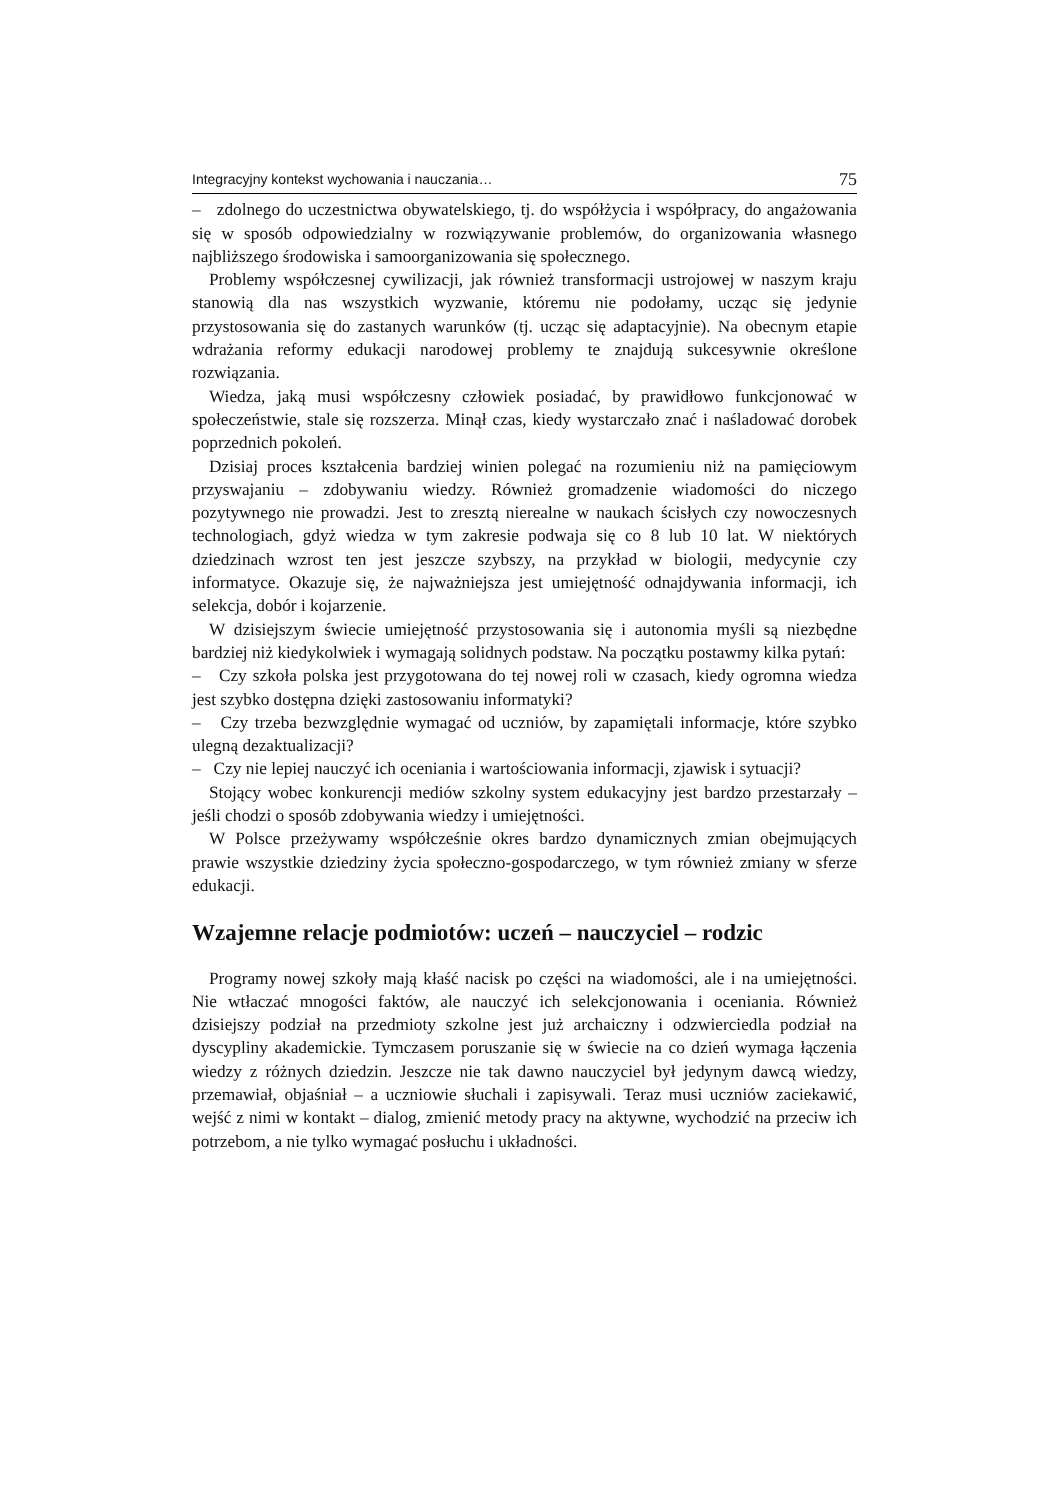Integracyjny kontekst wychowania i nauczania… 75
– zdolnego do uczestnictwa obywatelskiego, tj. do współżycia i współpracy, do angażowania się w sposób odpowiedzialny w rozwiązywanie problemów, do organizowania własnego najbliższego środowiska i samoorganizowania się społecznego.
Problemy współczesnej cywilizacji, jak również transformacji ustrojowej w naszym kraju stanowią dla nas wszystkich wyzwanie, któremu nie podołamy, ucząc się jedynie przystosowania się do zastanych warunków (tj. ucząc się adaptacyjnie). Na obecnym etapie wdrażania reformy edukacji narodowej problemy te znajdują sukcesywnie określone rozwiązania.
Wiedza, jaką musi współczesny człowiek posiadać, by prawidłowo funkcjonować w społeczeństwie, stale się rozszerza. Minął czas, kiedy wystarczało znać i naśladować dorobek poprzednich pokoleń.
Dzisiaj proces kształcenia bardziej winien polegać na rozumieniu niż na pamięciowym przyswajaniu – zdobywaniu wiedzy. Również gromadzenie wiadomości do niczego pozytywnego nie prowadzi. Jest to zresztą nierealne w naukach ścisłych czy nowoczesnych technologiach, gdyż wiedza w tym zakresie podwaja się co 8 lub 10 lat. W niektórych dziedzinach wzrost ten jest jeszcze szybszy, na przykład w biologii, medycynie czy informatyce. Okazuje się, że najważniejsza jest umiejętność odnajdywania informacji, ich selekcja, dobór i kojarzenie.
W dzisiejszym świecie umiejętność przystosowania się i autonomia myśli są niezbędne bardziej niż kiedykolwiek i wymagają solidnych podstaw. Na początku postawmy kilka pytań:
– Czy szkoła polska jest przygotowana do tej nowej roli w czasach, kiedy ogromna wiedza jest szybko dostępna dzięki zastosowaniu informatyki?
– Czy trzeba bezwzględnie wymagać od uczniów, by zapamiętali informacje, które szybko ulegną dezaktualizacji?
– Czy nie lepiej nauczyć ich oceniania i wartościowania informacji, zjawisk i sytuacji?
Stojący wobec konkurencji mediów szkolny system edukacyjny jest bardzo przestarzały – jeśli chodzi o sposób zdobywania wiedzy i umiejętności.
W Polsce przeżywamy współcześnie okres bardzo dynamicznych zmian obejmujących prawie wszystkie dziedziny życia społeczno-gospodarczego, w tym również zmiany w sferze edukacji.
Wzajemne relacje podmiotów: uczeń – nauczyciel – rodzic
Programy nowej szkoły mają kłaść nacisk po części na wiadomości, ale i na umiejętności. Nie wtłaczać mnogości faktów, ale nauczyć ich selekcjonowania i oceniania. Również dzisiejszy podział na przedmioty szkolne jest już archaiczny i odzwierciedla podział na dyscypliny akademickie. Tymczasem poruszanie się w świecie na co dzień wymaga łączenia wiedzy z różnych dziedzin. Jeszcze nie tak dawno nauczyciel był jedynym dawcą wiedzy, przemawiał, objaśniał – a uczniowie słuchali i zapisywali. Teraz musi uczniów zaciekawić, wejść z nimi w kontakt – dialog, zmienić metody pracy na aktywne, wychodzić na przeciw ich potrzebom, a nie tylko wymagać posłuchu i układności.